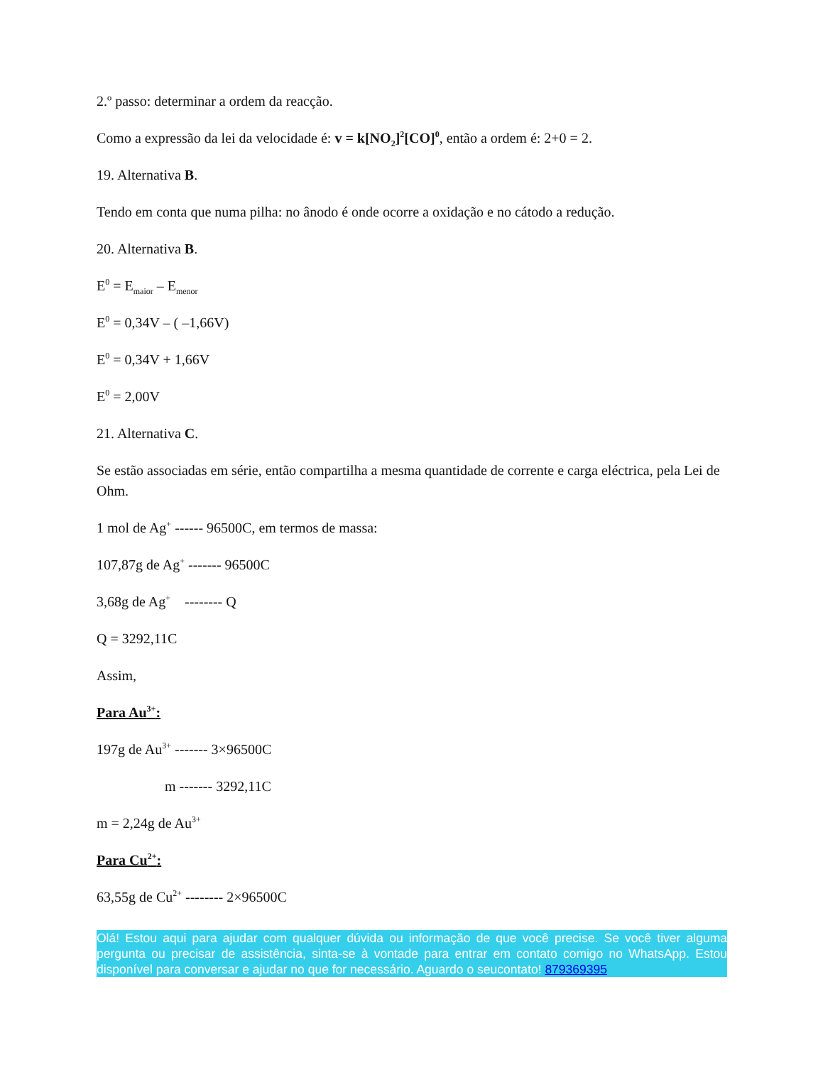2.º passo: determinar a ordem da reacção.
Como a expressão da lei da velocidade é: v = k[NO<sub>2</sub>]<sup>2</sup>[CO]<sup>0</sup>, então a ordem é: 2+0 = 2.
19. Alternativa B.
Tendo em conta que numa pilha: no ânodo é onde ocorre a oxidação e no cátodo a redução.
20. Alternativa B.
E<sup>0</sup> = E<sub>maior</sub> – E<sub>menor</sub>
E<sup>0</sup> = 0,34V – ( –1,66V)
E<sup>0</sup> = 0,34V + 1,66V
E<sup>0</sup> = 2,00V
21. Alternativa C.
Se estão associadas em série, então compartilha a mesma quantidade de corrente e carga eléctrica, pela Lei de Ohm.
1 mol de Ag<sup>+</sup> ------ 96500C, em termos de massa:
107,87g de Ag<sup>+</sup> ------- 96500C
3,68g de Ag<sup>+</sup> -------- Q
Q = 3292,11C
Assim,
Para Au<sup>3+</sup>:
197g de Au<sup>3+</sup> ------- 3×96500C
m ------- 3292,11C
m = 2,24g de Au<sup>3+</sup>
Para Cu<sup>2+</sup>:
63,55g de Cu<sup>2+</sup> -------- 2×96500C
Olá! Estou aqui para ajudar com qualquer dúvida ou informação de que você precise. Se você tiver alguma pergunta ou precisar de assistência, sinta-se à vontade para entrar em contato comigo no WhatsApp. Estou disponível para conversar e ajudar no que for necessário. Aguardo o seucontato! 879369395